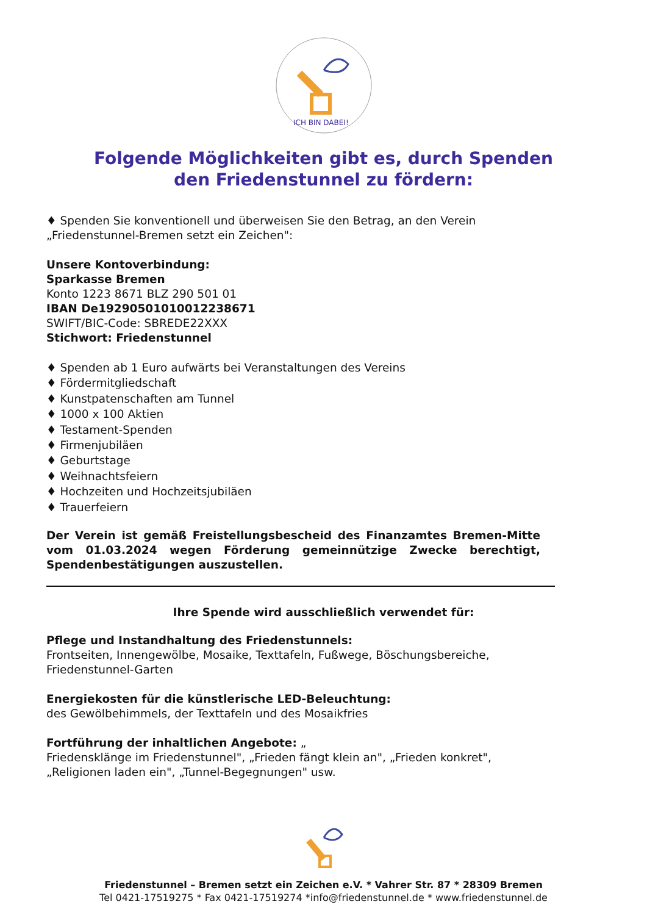ICH BIN DABEI!
Folgende Möglichkeiten gibt es, durch Spenden
den Friedenstunnel zu fördern:
♦ Spenden Sie konventionell und überweisen Sie den Betrag, an den Verein
„Friedenstunnel-Bremen setzt ein Zeichen":
Unsere Kontoverbindung:
Sparkasse Bremen
Konto 1223 8671 BLZ 290 501 01
IBAN De19290501010012238671
SWIFT/BIC-Code: SBREDE22XXX
Stichwort: Friedenstunnel
♦ Spenden ab 1 Euro aufwärts bei Veranstaltungen des Vereins
♦ Fördermitgliedschaft
♦ Kunstpatenschaften am Tunnel
♦ 1000 x 100 Aktien
♦ Testament-Spenden
♦ Firmenjubiläen
♦ Geburtstage
♦ Weihnachtsfeiern
♦ Hochzeiten und Hochzeitsjubiläen
♦ Trauerfeiern
Der Verein ist gemäß Freistellungsbescheid des Finanzamtes Bremen-Mitte vom 01.03.2024 wegen Förderung gemeinnützige Zwecke berechtigt, Spendenbestätigungen auszustellen.
Ihre Spende wird ausschließlich verwendet für:
Pflege und Instandhaltung des Friedenstunnels:
Frontseiten, Innengewölbe, Mosaike, Texttafeln, Fußwege, Böschungsbereiche,
Friedenstunnel-Garten
Energiekosten für die künstlerische LED-Beleuchtung:
des Gewölbehimmels, der Texttafeln und des Mosaikfries
Fortführung der inhaltlichen Angebote: „
Friedensklänge im Friedenstunnel", „Frieden fängt klein an", „Frieden konkret",
„Religionen laden ein", „Tunnel-Begegnungen" usw.
Friedenstunnel – Bremen setzt ein Zeichen e.V. * Vahrer Str. 87 * 28309 Bremen
Tel 0421-17519275 * Fax 0421-17519274 *info@friedenstunnel.de * www.friedenstunnel.de